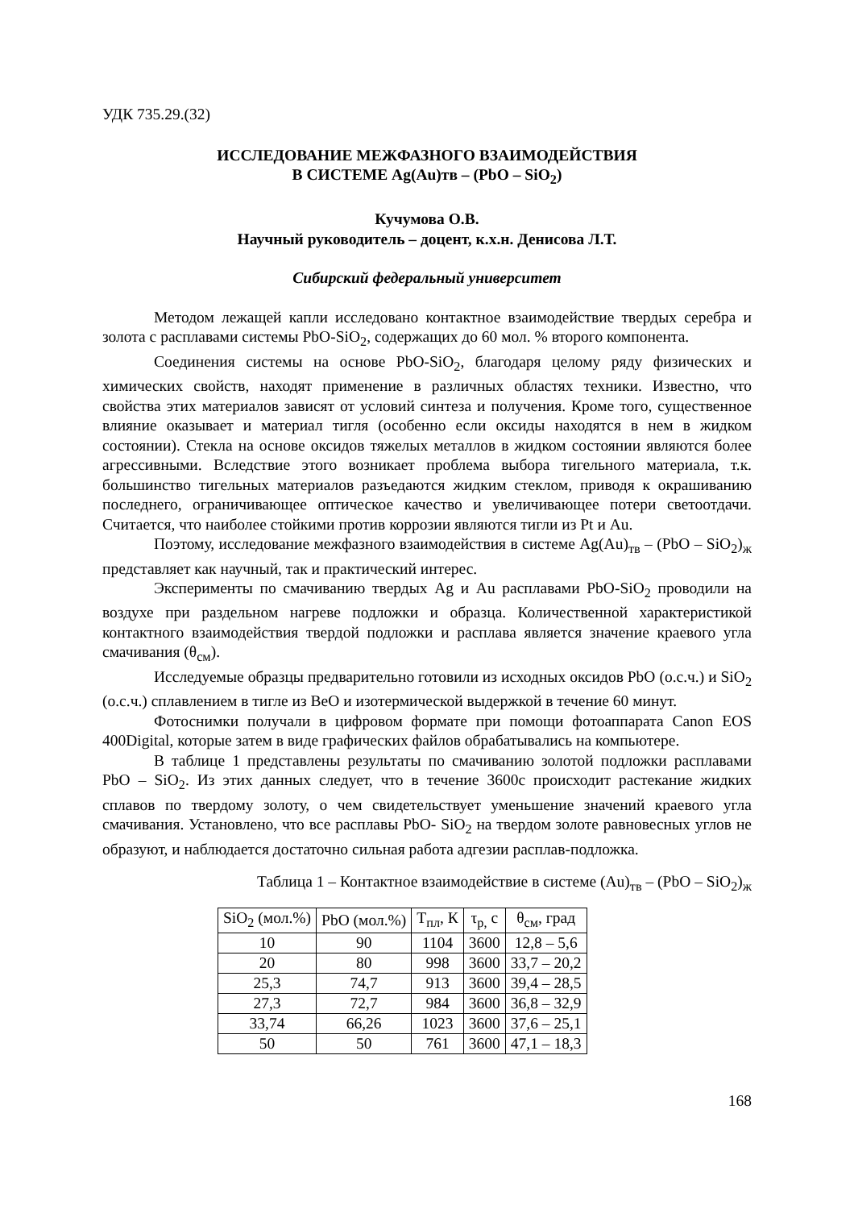УДК 735.29.(32)
ИССЛЕДОВАНИЕ МЕЖФАЗНОГО ВЗАИМОДЕЙСТВИЯ
В СИСТЕМЕ Ag(Au)тв – (PbO – SiO<sub>2</sub>)
Кучумова О.В.
Научный руководитель – доцент, к.х.н. Денисова Л.Т.
Сибирский федеральный университет
Методом лежащей капли исследовано контактное взаимодействие твердых серебра и золота с расплавами системы PbO-SiO<sub>2</sub>, содержащих до 60 мол. % второго компонента.
Соединения системы на основе PbO-SiO<sub>2</sub>, благодаря целому ряду физических и химических свойств, находят применение в различных областях техники. Известно, что свойства этих материалов зависят от условий синтеза и получения. Кроме того, существенное влияние оказывает и материал тигля (особенно если оксиды находятся в нем в жидком состоянии). Стекла на основе оксидов тяжелых металлов в жидком состоянии являются более агрессивными. Вследствие этого возникает проблема выбора тигельного материала, т.к. большинство тигельных материалов разъедаются жидким стеклом, приводя к окрашиванию последнего, ограничивающее оптическое качество и увеличивающее потери светоотдачи. Считается, что наиболее стойкими против коррозии являются тигли из Pt и Au.
Поэтому, исследование межфазного взаимодействия в системе Ag(Au)<sub>тв</sub> – (PbO – SiO<sub>2</sub>)<sub>ж</sub> представляет как научный, так и практический интерес.
Эксперименты по смачиванию твердых Ag и Au расплавами PbO-SiO<sub>2</sub> проводили на воздухе при раздельном нагреве подложки и образца. Количественной характеристикой контактного взаимодействия твердой подложки и расплава является значение краевого угла смачивания (θ<sub>см</sub>).
Исследуемые образцы предварительно готовили из исходных оксидов PbO (о.с.ч.) и SiO<sub>2</sub> (о.с.ч.) сплавлением в тигле из BeO и изотермической выдержкой в течение 60 минут.
Фотоснимки получали в цифровом формате при помощи фотоаппарата Canon EOS 400Digital, которые затем в виде графических файлов обрабатывались на компьютере.
В таблице 1 представлены результаты по смачиванию золотой подложки расплавами PbO – SiO<sub>2</sub>. Из этих данных следует, что в течение 3600с происходит растекание жидких сплавов по твердому золоту, о чем свидетельствует уменьшение значений краевого угла смачивания. Установлено, что все расплавы PbO- SiO<sub>2</sub> на твердом золоте равновесных углов не образуют, и наблюдается достаточно сильная работа адгезии расплав-подложка.
Таблица 1 – Контактное взаимодействие в системе (Au)<sub>тв</sub> – (PbO – SiO<sub>2</sub>)<sub>ж</sub>
| SiO<sub>2</sub> (мол.%) | PbO (мол.%) | T<sub>пл</sub>, К | τ<sub>р,</sub> с | θ<sub>см</sub>, град |
| 10 | 90 | 1104 | 3600 | 12,8 – 5,6 |
| 20 | 80 | 998 | 3600 | 33,7 – 20,2 |
| 25,3 | 74,7 | 913 | 3600 | 39,4 – 28,5 |
| 27,3 | 72,7 | 984 | 3600 | 36,8 – 32,9 |
| 33,74 | 66,26 | 1023 | 3600 | 37,6 – 25,1 |
| 50 | 50 | 761 | 3600 | 47,1 – 18,3 |
168